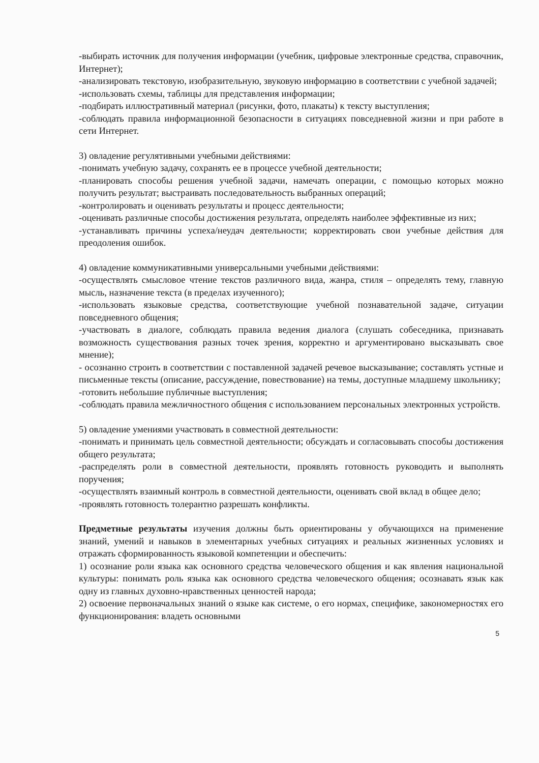-выбирать источник для получения информации (учебник, цифровые электронные средства, справочник, Интернет);
-анализировать текстовую, изобразительную, звуковую информацию в соответствии с учебной задачей;
-использовать схемы, таблицы для представления информации;
-подбирать иллюстративный материал (рисунки, фото, плакаты) к тексту выступления;
-соблюдать правила информационной безопасности в ситуациях повседневной жизни и при работе в сети Интернет.
3) овладение регулятивными учебными действиями:
-понимать учебную задачу, сохранять ее в процессе учебной деятельности;
-планировать способы решения учебной задачи, намечать операции, с помощью которых можно получить результат; выстраивать последовательность выбранных операций;
-контролировать и оценивать результаты и процесс деятельности;
-оценивать различные способы достижения результата, определять наиболее эффективные из них;
-устанавливать причины успеха/неудач деятельности; корректировать свои учебные действия для преодоления ошибок.
4) овладение коммуникативными универсальными учебными действиями:
-осуществлять смысловое чтение текстов различного вида, жанра, стиля – определять тему, главную мысль, назначение текста (в пределах изученного);
-использовать языковые средства, соответствующие учебной познавательной задаче, ситуации повседневного общения;
-участвовать в диалоге, соблюдать правила ведения диалога (слушать собеседника, признавать возможность существования разных точек зрения, корректно и аргументировано высказывать свое мнение);
- осознанно строить в соответствии с поставленной задачей речевое высказывание; составлять устные и письменные тексты (описание, рассуждение, повествование) на темы, доступные младшему школьнику;
-готовить небольшие публичные выступления;
-соблюдать правила межличностного общения с использованием персональных электронных устройств.
5) овладение умениями участвовать в совместной деятельности:
-понимать и принимать цель совместной деятельности; обсуждать и согласовывать способы достижения общего результата;
-распределять роли в совместной деятельности, проявлять готовность руководить и выполнять поручения;
-осуществлять взаимный контроль в совместной деятельности, оценивать свой вклад в общее дело;
-проявлять готовность толерантно разрешать конфликты.
Предметные результаты изучения должны быть ориентированы у обучающихся на применение знаний, умений и навыков в элементарных учебных ситуациях и реальных жизненных условиях и отражать сформированность языковой компетенции и обеспечить:
1) осознание роли языка как основного средства человеческого общения и как явления национальной культуры: понимать роль языка как основного средства человеческого общения; осознавать язык как одну из главных духовно-нравственных ценностей народа;
2) освоение первоначальных знаний о языке как системе, о его нормах, специфике, закономерностях его функционирования: владеть основными
5